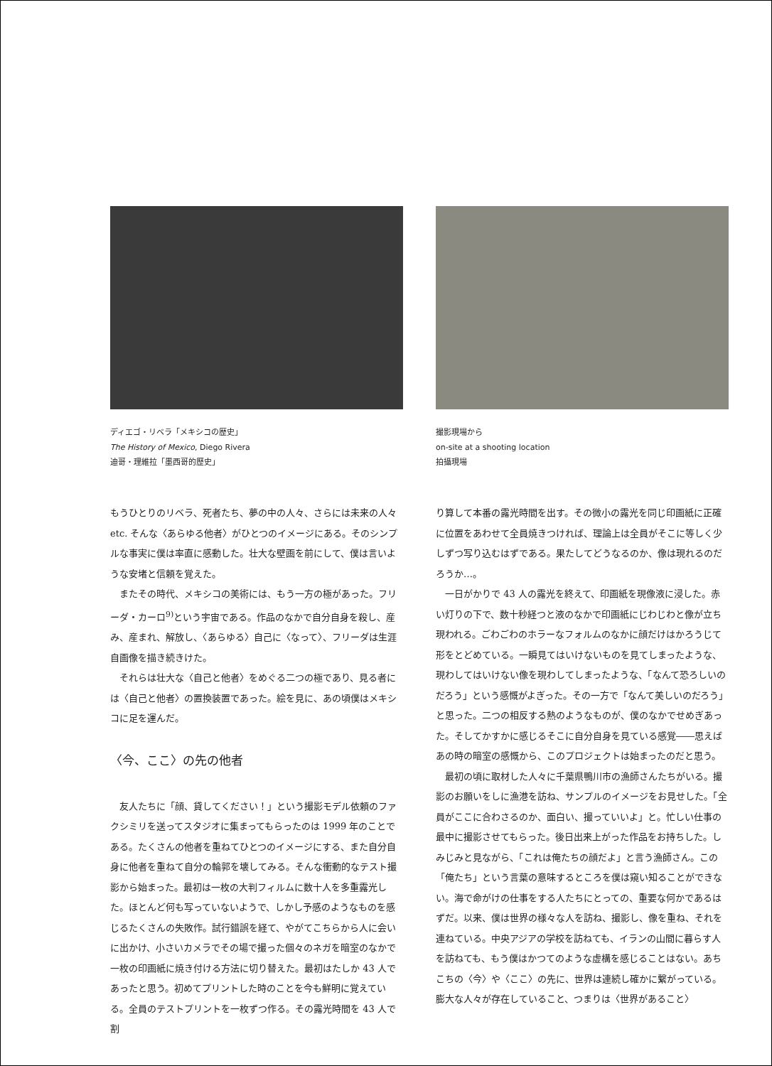ディエゴ・リベラ「メキシコの歴史」
The History of Mexico, Diego Rivera
迪哥・理維拉「墨西哥的歷史」
もうひとりのリベラ、死者たち、夢の中の人々、さらには未来の人々 etc. そんな〈あらゆる他者〉がひとつのイメージにある。そのシンプルな事実に僕は率直に感動した。壮大な壁画を前にして、僕は言いような安堵と信頼を覚えた。
またその時代、メキシコの美術には、もう一方の極があった。フリーダ・カーロ<sup>9)</sup>という宇宙である。作品のなかで自分自身を殺し、産み、産まれ、解放し、〈あらゆる〉自己に〈なって〉、フリーダは生涯自画像を描き続きけた。
それらは壮大な〈自己と他者〉をめぐる二つの極であり、見る者には〈自己と他者〉の置換装置であった。絵を見に、あの頃僕はメキシコに足を運んだ。
〈今、ここ〉の先の他者
友人たちに「顔、貸してください！」という撮影モデル依頼のファクシミリを送ってスタジオに集まってもらったのは 1999 年のことである。たくさんの他者を重ねてひとつのイメージにする、また自分自身に他者を重ねて自分の輪郭を壊してみる。そんな衝動的なテスト撮影から始まった。最初は一枚の大判フィルムに数十人を多重露光した。ほとんど何も写っていないようで、しかし予感のようなものを感じるたくさんの失敗作。試行錯誤を経て、やがてこちらから人に会いに出かけ、小さいカメラでその場で撮った個々のネガを暗室のなかで一枚の印画紙に焼き付ける方法に切り替えた。最初はたしか 43 人であったと思う。初めてプリントした時のことを今も鮮明に覚えている。全員のテストプリントを一枚ずつ作る。その露光時間を 43 人で割
撮影現場から
on-site at a shooting location
拍攝現場
り算して本番の露光時間を出す。その微小の露光を同じ印画紙に正確に位置をあわせて全員焼きつければ、理論上は全員がそこに等しく少しずつ写り込むはずである。果たしてどうなるのか、像は現れるのだろうか…。
一日がかりで 43 人の露光を終えて、印画紙を現像液に浸した。赤い灯りの下で、数十秒経つと液のなかで印画紙にじわじわと像が立ち現われる。ごわごわのホラーなフォルムのなかに顔だけはかろうじて形をとどめている。一瞬見てはいけないものを見てしまったような、現わしてはいけない像を現わしてしまったような、「なんて恐ろしいのだろう」という感慨がよぎった。その一方で「なんて美しいのだろう」と思った。二つの相反する熱のようなものが、僕のなかでせめぎあった。そしてかすかに感じるそこに自分自身を見ている感覚――思えばあの時の暗室の感慨から、このプロジェクトは始まったのだと思う。
最初の頃に取材した人々に千葉県鴨川市の漁師さんたちがいる。撮影のお願いをしに漁港を訪ね、サンプルのイメージをお見せした。「全員がここに合わさるのか、面白い、撮っていいよ」と。忙しい仕事の最中に撮影させてもらった。後日出来上がった作品をお持ちした。しみじみと見ながら、「これは俺たちの顔だよ」と言う漁師さん。この「俺たち」という言葉の意味するところを僕は窺い知ることができない。海で命がけの仕事をする人たちにとっての、重要な何かであるはずだ。以来、僕は世界の様々な人を訪ね、撮影し、像を重ね、それを連ねている。中央アジアの学校を訪ねても、イランの山間に暮らす人を訪ねても、もう僕はかつてのような虚構を感じることはない。あちこちの〈今〉や〈ここ〉の先に、世界は連続し確かに繋がっている。膨大な人々が存在していること、つまりは〈世界があること〉